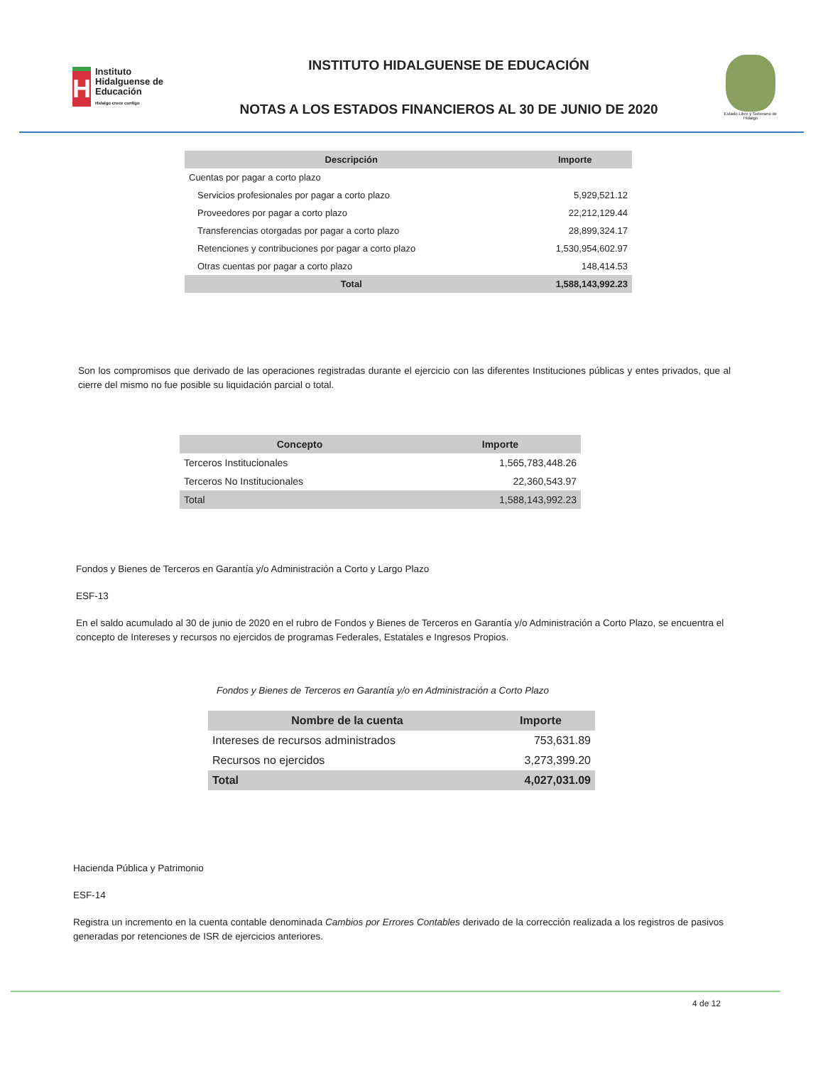H
Instituto Hidalguense de Educación
Hidalgo crece contigo
INSTITUTO HIDALGUENSE DE EDUCACIÓN
NOTAS A LOS ESTADOS FINANCIEROS AL 30 DE JUNIO DE 2020
Estado Libre y Soberano de Hidalgo
| Descripción | Importe |
| --- | --- |
| Cuentas por pagar a corto plazo | |
| Servicios profesionales por pagar a corto plazo | 5,929,521.12 |
| Proveedores por pagar a corto plazo | 22,212,129.44 |
| Transferencias otorgadas por pagar a corto plazo | 28,899,324.17 |
| Retenciones y contribuciones por pagar a corto plazo | 1,530,954,602.97 |
| Otras cuentas por pagar a corto plazo | 148,414.53 |
| Total | 1,588,143,992.23 |
Son los compromisos que derivado de las operaciones registradas durante el ejercicio con las diferentes Instituciones públicas y entes privados, que al cierre del mismo no fue posible su liquidación parcial o total.
| Concepto | Importe |
| --- | --- |
| Terceros Institucionales | 1,565,783,448.26 |
| Terceros No Institucionales | 22,360,543.97 |
| Total | 1,588,143,992.23 |
Fondos y Bienes de Terceros en Garantía y/o Administración a Corto y Largo Plazo
ESF-13
En el saldo acumulado al 30 de junio de 2020 en el rubro de Fondos y Bienes de Terceros en Garantía y/o Administración a Corto Plazo, se encuentra el concepto de Intereses y recursos no ejercidos de programas Federales, Estatales e Ingresos Propios.
Fondos y Bienes de Terceros en Garantía y/o en Administración a Corto Plazo
| Nombre de la cuenta | Importe |
| --- | --- |
| Intereses de recursos administrados | 753,631.89 |
| Recursos no ejercidos | 3,273,399.20 |
| Total | 4,027,031.09 |
Hacienda Pública y Patrimonio
ESF-14
Registra un incremento en la cuenta contable denominada Cambios por Errores Contables derivado de la corrección realizada a los registros de pasivos generadas por retenciones de ISR de ejercicios anteriores.
4 de 12